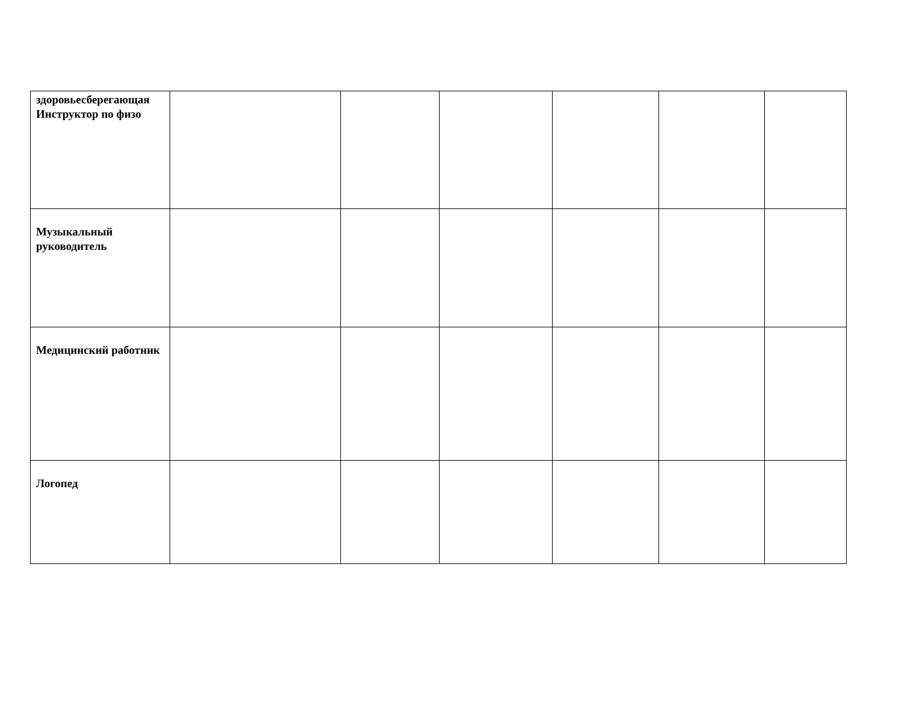| здоровьесберегающая Инструктор по физо | | | | | | |
| Музыкальный руководитель | | | | | | |
| Медицинский работник | | | | | | |
| Логопед | | | | | | |